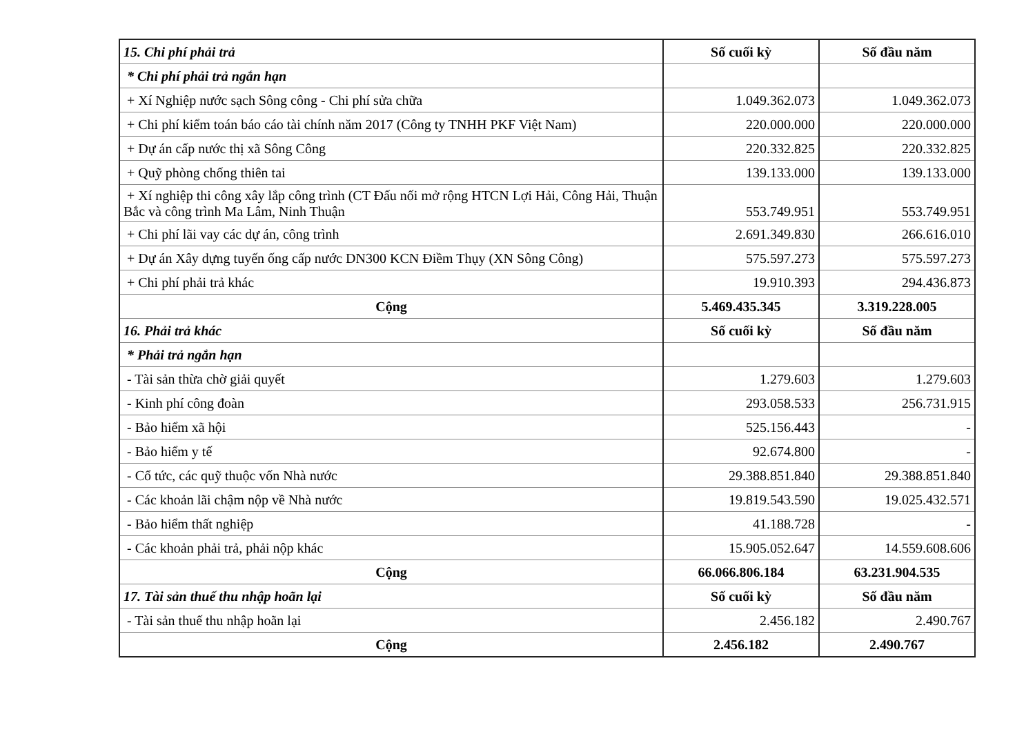| 15. Chi phí phải trả | Số cuối kỳ | Số đầu năm |
| --- | --- | --- |
| * Chi phí phải trả ngắn hạn | | |
| + Xí Nghiệp nước sạch Sông công - Chi phí sửa chữa | 1.049.362.073 | 1.049.362.073 |
| + Chi phí kiểm toán báo cáo tài chính năm 2017 (Công ty TNHH PKF Việt Nam) | 220.000.000 | 220.000.000 |
| + Dự án cấp nước thị xã Sông Công | 220.332.825 | 220.332.825 |
| + Quỹ phòng chống thiên tai | 139.133.000 | 139.133.000 |
| + Xí nghiệp thi công xây lắp công trình (CT Đấu nối mở rộng HTCN Lợi Hải, Công Hải, Thuận Bắc và công trình Ma Lâm, Ninh Thuận | 553.749.951 | 553.749.951 |
| + Chi phí lãi vay các dự án, công trình | 2.691.349.830 | 266.616.010 |
| + Dự án Xây dựng tuyến ống cấp nước DN300 KCN Điềm Thụy (XN Sông Công) | 575.597.273 | 575.597.273 |
| + Chi phí phải trả khác | 19.910.393 | 294.436.873 |
| Cộng | 5.469.435.345 | 3.319.228.005 |
| 16. Phải trả khác | Số cuối kỳ | Số đầu năm |
| * Phải trả ngắn hạn | | |
| - Tài sản thừa chờ giải quyết | 1.279.603 | 1.279.603 |
| - Kinh phí công đoàn | 293.058.533 | 256.731.915 |
| - Bảo hiểm xã hội | 525.156.443 | - |
| - Bảo hiểm y tế | 92.674.800 | - |
| - Cổ tức, các quỹ thuộc vốn Nhà nước | 29.388.851.840 | 29.388.851.840 |
| - Các khoản lãi chậm nộp về Nhà nước | 19.819.543.590 | 19.025.432.571 |
| - Bảo hiểm thất nghiệp | 41.188.728 | - |
| - Các khoản phải trả, phải nộp khác | 15.905.052.647 | 14.559.608.606 |
| Cộng | 66.066.806.184 | 63.231.904.535 |
| 17. Tài sản thuế thu nhập hoãn lại | Số cuối kỳ | Số đầu năm |
| - Tài sản thuế thu nhập hoãn lại | 2.456.182 | 2.490.767 |
| Cộng | 2.456.182 | 2.490.767 |